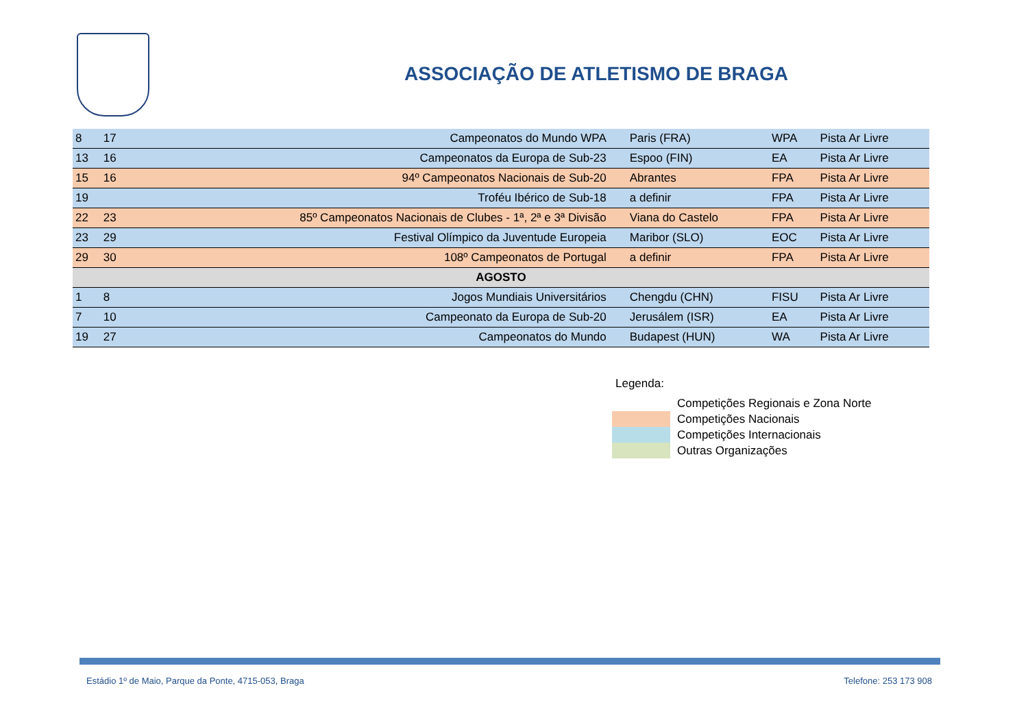ASSOCIAÇÃO DE ATLETISMO DE BRAGA
| 8 | 17 | Campeonatos do Mundo WPA | Paris (FRA) | WPA | Pista Ar Livre |
| 13 | 16 | Campeonatos da Europa de Sub-23 | Espoo (FIN) | EA | Pista Ar Livre |
| 15 | 16 | 94º Campeonatos Nacionais de Sub-20 | Abrantes | FPA | Pista Ar Livre |
| 19 | | Troféu Ibérico de Sub-18 | a definir | FPA | Pista Ar Livre |
| 22 | 23 | 85º Campeonatos Nacionais de Clubes - 1ª, 2ª e 3ª Divisão | Viana do Castelo | FPA | Pista Ar Livre |
| 23 | 29 | Festival Olímpico da Juventude Europeia | Maribor (SLO) | EOC | Pista Ar Livre |
| 29 | 30 | 108º Campeonatos de Portugal | a definir | FPA | Pista Ar Livre |
| AGOSTO | | | | | |
| 1 | 8 | Jogos Mundiais Universitários | Chengdu (CHN) | FISU | Pista Ar Livre |
| 7 | 10 | Campeonato da Europa de Sub-20 | Jerusálem (ISR) | EA | Pista Ar Livre |
| 19 | 27 | Campeonatos do Mundo | Budapest (HUN) | WA | Pista Ar Livre |
Legenda:
Competições Regionais e Zona Norte
Competições Nacionais
Competições Internacionais
Outras Organizações
Estádio 1º de Maio, Parque da Ponte, 4715-053, Braga Telefone: 253 173 908